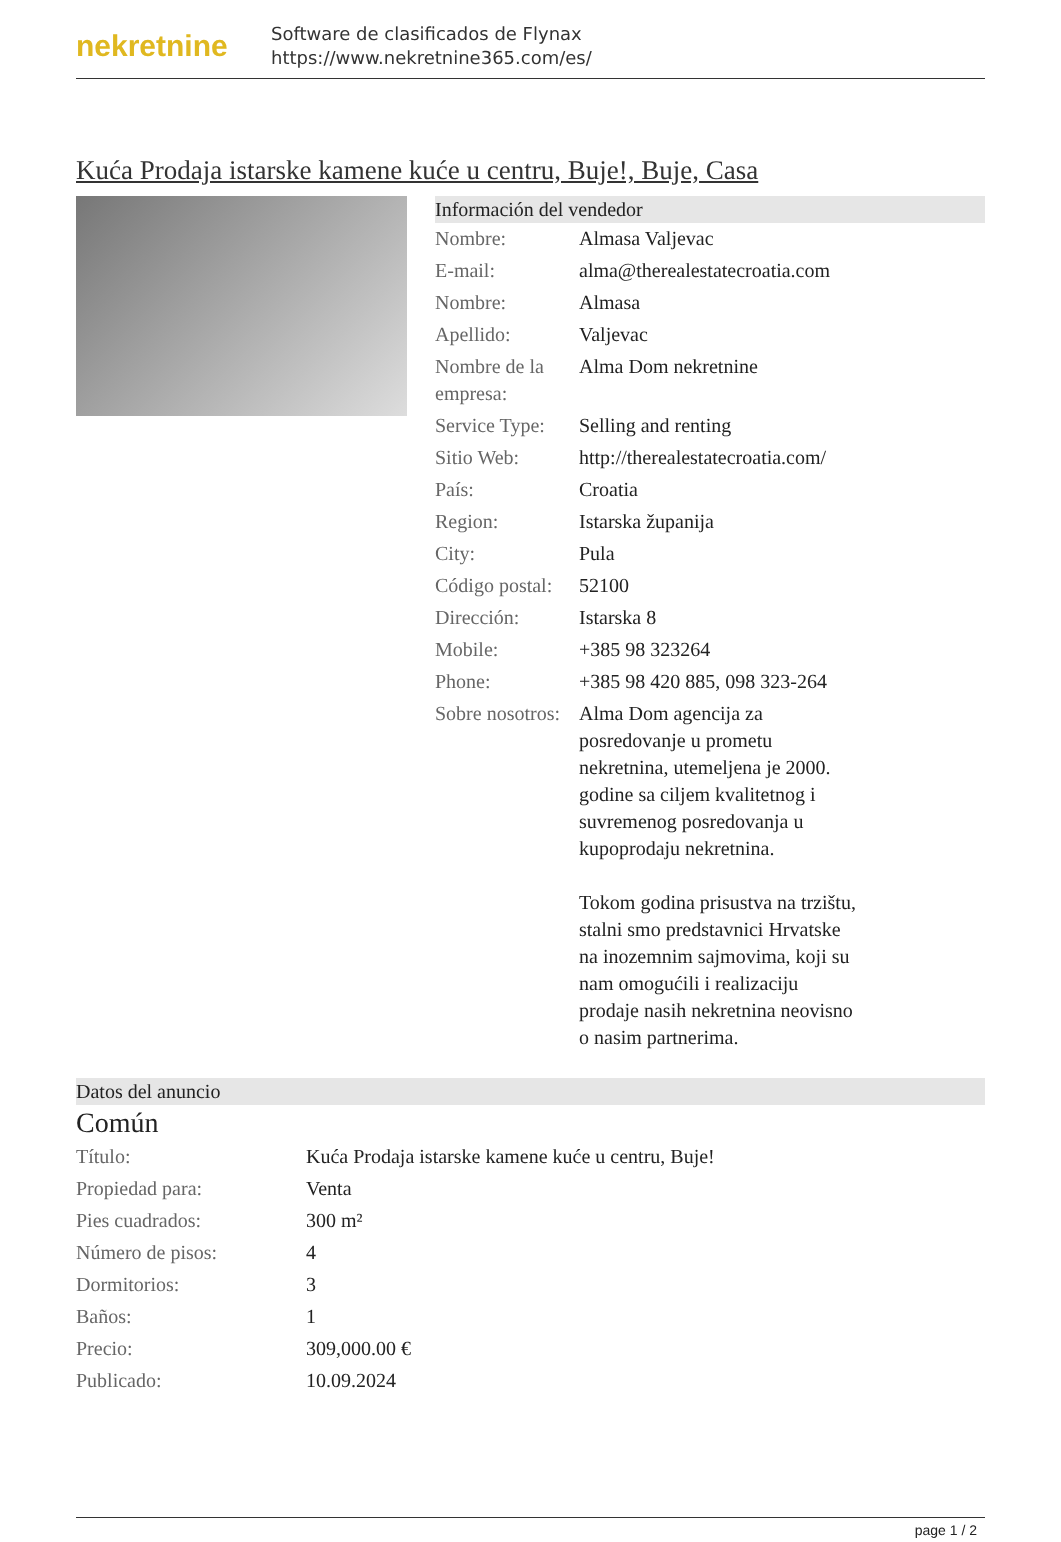nekretnine
Software de clasificados de Flynax
https://www.nekretnine365.com/es/
Kuća Prodaja istarske kamene kuće u centru, Buje!, Buje, Casa
Información del vendedor
| Nombre: | Almasa Valjevac |
| E-mail: | alma@therealestatecroatia.com |
| Nombre: | Almasa |
| Apellido: | Valjevac |
| Nombre de la empresa: | Alma Dom nekretnine |
| Service Type: | Selling and renting |
| Sitio Web: | http://therealestatecroatia.com/ |
| País: | Croatia |
| Region: | Istarska županija |
| City: | Pula |
| Código postal: | 52100 |
| Dirección: | Istarska 8 |
| Mobile: | +385 98 323264 |
| Phone: | +385 98 420 885, 098 323-264 |
| Sobre nosotros: | Alma Dom agencija za posredovanje u prometu nekretnina, utemeljena je 2000. godine sa ciljem kvalitetnog i suvremenog posredovanja u kupoprodaju nekretnina. Tokom godina prisustva na trzištu, stalni smo predstavnici Hrvatske na inozemnim sajmovima, koji su nam omogućili i realizaciju prodaje nasih nekretnina neovisno o nasim partnerima. |
Datos del anuncio
Común
| Título: | Kuća Prodaja istarske kamene kuće u centru, Buje! |
| Propiedad para: | Venta |
| Pies cuadrados: | 300 m² |
| Número de pisos: | 4 |
| Dormitorios: | 3 |
| Baños: | 1 |
| Precio: | 309,000.00 € |
| Publicado: | 10.09.2024 |
page 1 / 2